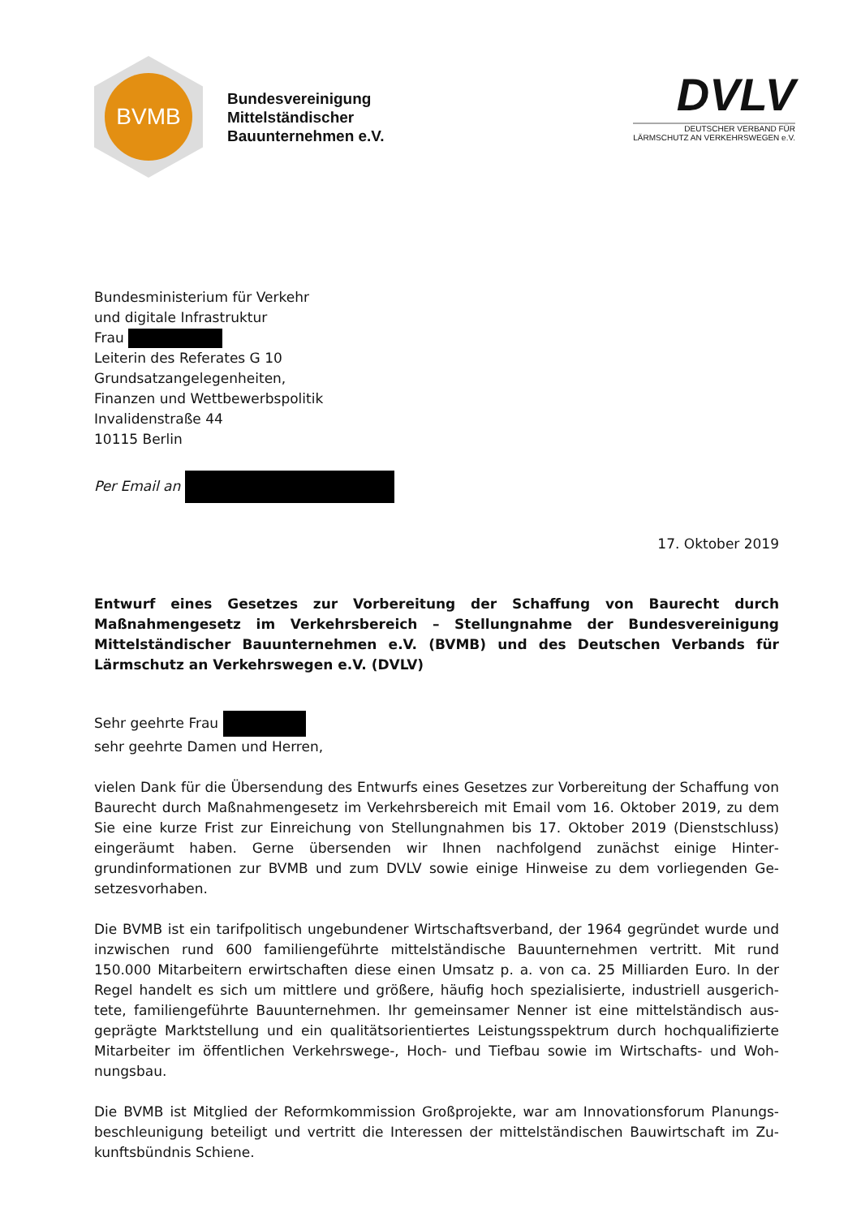BVMB
Bundesvereinigung
Mittelständischer
Bauunternehmen e.V.
DVLV
DEUTSCHER VERBAND FÜR
LÄRMSCHUTZ AN VERKEHRSWEGEN e.V.
Bundesministerium für Verkehr
und digitale Infrastruktur
Frau
Leiterin des Referates G 10
Grundsatzangelegenheiten,
Finanzen und Wettbewerbspolitik
Invalidenstraße 44
10115 Berlin
Per Email an
17. Oktober 2019
Entwurf eines Gesetzes zur Vorbereitung der Schaffung von Baurecht durch Maßnahmengesetz im Verkehrsbereich – Stellungnahme der Bundesvereinigung Mittelständischer Bauunterneh­men e.V. (BVMB) und des Deutschen Verbands für Lärmschutz an Verkehrswegen e.V. (DVLV)
Sehr geehrte Frau
sehr geehrte Damen und Herren,
vielen Dank für die Übersendung des Entwurfs eines Gesetzes zur Vorbereitung der Schaffung von Baurecht durch Maßnahmengesetz im Verkehrsbereich mit Email vom 16. Oktober 2019, zu dem Sie eine kurze Frist zur Einreichung von Stellungnahmen bis 17. Oktober 2019 (Dienst­schluss) eingeräumt haben. Gerne übersenden wir Ihnen nachfolgend zunächst einige Hinter­grundinformationen zur BVMB und zum DVLV sowie einige Hinweise zu dem vorliegenden Ge­setzesvorhaben.
Die BVMB ist ein tarifpolitisch ungebundener Wirtschaftsverband, der 1964 gegründet wurde und inzwischen rund 600 familiengeführte mittelständische Bauunternehmen vertritt. Mit rund 150.000 Mitarbeitern erwirtschaften diese einen Umsatz p. a. von ca. 25 Milliarden Euro. In der Regel handelt es sich um mittlere und größere, häufig hoch spezialisierte, industriell ausgerich­tete, familiengeführte Bauunternehmen. Ihr gemeinsamer Nenner ist eine mittelständisch aus­geprägte Marktstellung und ein qualitätsorientiertes Leistungsspektrum durch hochqualifizierte Mitarbeiter im öffentlichen Verkehrswege-, Hoch- und Tiefbau sowie im Wirtschafts- und Woh­nungsbau.
Die BVMB ist Mitglied der Reformkommission Großprojekte, war am Innovationsforum Planungs­beschleunigung beteiligt und vertritt die Interessen der mittelständischen Bauwirtschaft im Zu­kunftsbündnis Schiene.